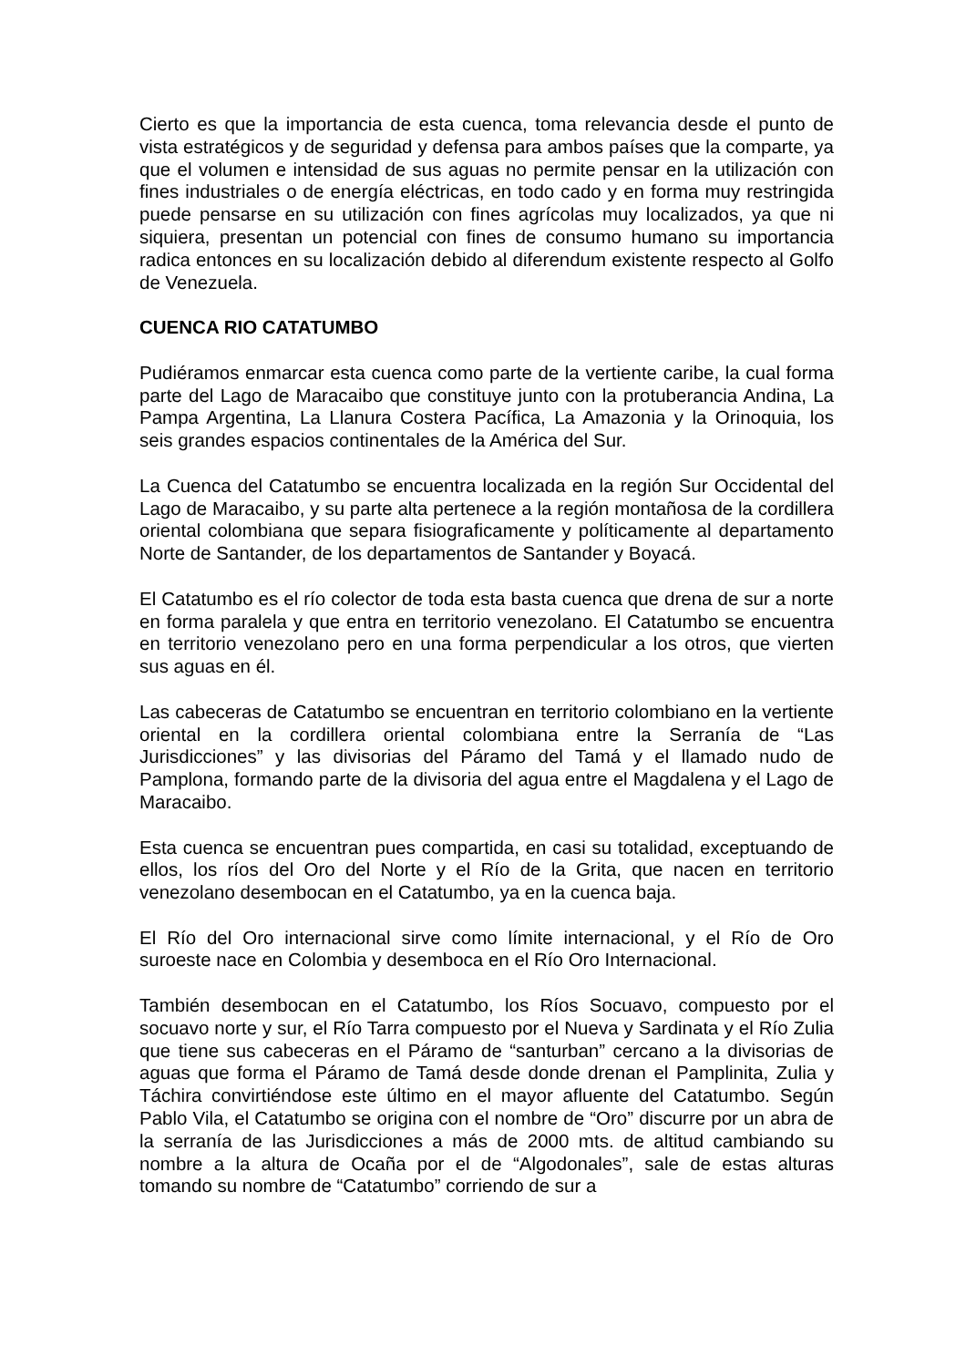Cierto es que la importancia de esta cuenca, toma relevancia desde el punto de vista estratégicos y de seguridad y defensa para ambos países que la comparte, ya que el volumen e intensidad de sus aguas no permite pensar en la utilización con fines industriales o de energía eléctricas, en todo cado y en forma muy restringida puede pensarse en su utilización con fines agrícolas muy localizados, ya que ni siquiera, presentan un potencial con fines de consumo humano su importancia radica entonces en su localización debido al diferendum existente respecto al Golfo de Venezuela.
CUENCA RIO CATATUMBO
Pudiéramos enmarcar esta cuenca como parte de la vertiente caribe, la cual forma parte del Lago de Maracaibo que constituye junto con la protuberancia Andina, La Pampa Argentina, La Llanura Costera Pacífica, La Amazonia y la Orinoquia, los seis grandes espacios continentales de la América del Sur.
La Cuenca del Catatumbo se encuentra localizada en la región Sur Occidental del Lago de Maracaibo, y su parte alta pertenece a la región montañosa de la cordillera oriental colombiana que separa fisiograficamente y políticamente al departamento Norte de Santander, de los departamentos de Santander y Boyacá.
El Catatumbo es el río colector de toda esta basta cuenca que drena de sur a norte en forma paralela y que entra en territorio venezolano. El Catatumbo se encuentra en territorio venezolano pero en una forma perpendicular a los otros, que vierten sus aguas en él.
Las cabeceras de Catatumbo se encuentran en territorio colombiano en la vertiente oriental en la cordillera oriental colombiana entre la Serranía de “Las Jurisdicciones” y las divisorias del Páramo del Tamá y el llamado nudo de Pamplona, formando parte de la divisoria del agua entre el Magdalena y el Lago de Maracaibo.
Esta cuenca se encuentran pues compartida, en casi su totalidad, exceptuando de ellos, los ríos del Oro del Norte y el Río de la Grita, que nacen en territorio venezolano desembocan en el Catatumbo, ya en la cuenca baja.
El Río del Oro internacional sirve como límite internacional, y el Río de Oro suroeste nace en Colombia y desemboca en el Río Oro Internacional.
También desembocan en el Catatumbo, los Ríos Socuavo, compuesto por el socuavo norte y sur, el Río Tarra compuesto por el Nueva y Sardinata y el Río Zulia que tiene sus cabeceras en el Páramo de “santurban” cercano a la divisorias de aguas que forma el Páramo de Tamá desde donde drenan el Pamplinita, Zulia y Táchira convirtiéndose este último en el mayor afluente del Catatumbo. Según Pablo Vila, el Catatumbo se origina con el nombre de “Oro” discurre por un abra de la serranía de las Jurisdicciones a más de 2000 mts. de altitud cambiando su nombre a la altura de Ocaña por el de “Algodonales”, sale de estas alturas tomando su nombre de “Catatumbo” corriendo de sur a